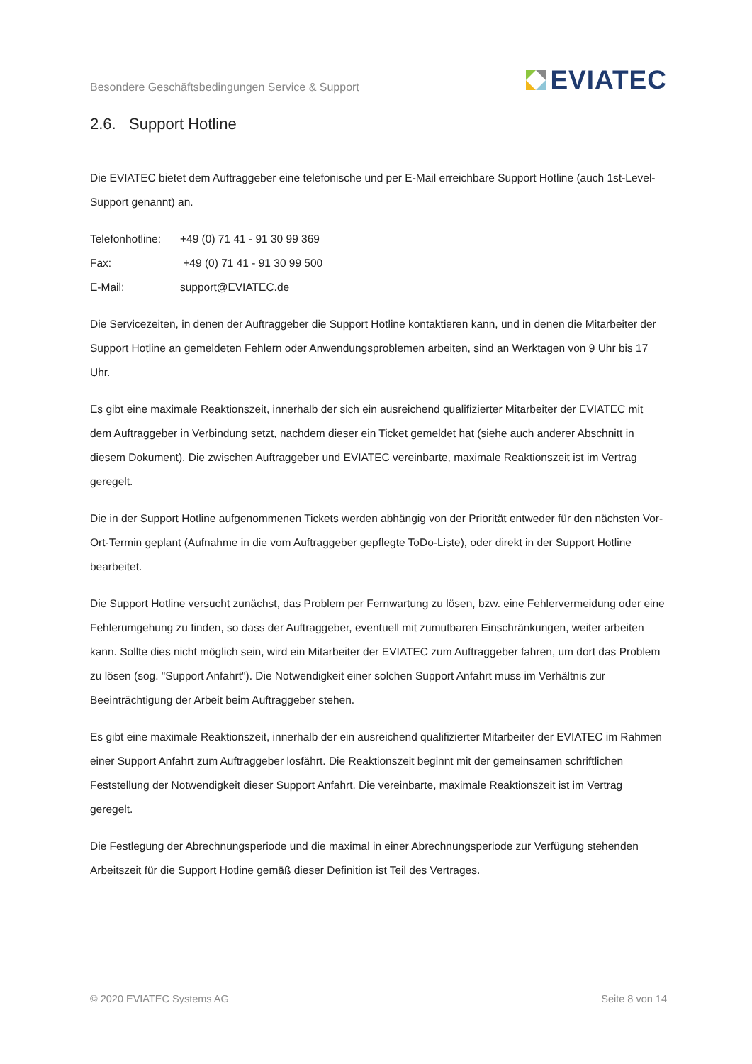Besondere Geschäftsbedingungen Service & Support
EVIATEC
2.6. Support Hotline
Die EVIATEC bietet dem Auftraggeber eine telefonische und per E-Mail erreichbare Support Hotline (auch 1st-Level-Support genannt) an.
Telefonhotline: +49 (0) 71 41 - 91 30 99 369
Fax: +49 (0) 71 41 - 91 30 99 500
E-Mail: support@EVIATEC.de
Die Servicezeiten, in denen der Auftraggeber die Support Hotline kontaktieren kann, und in denen die Mitarbeiter der Support Hotline an gemeldeten Fehlern oder Anwendungsproblemen arbeiten, sind an Werktagen von 9 Uhr bis 17 Uhr.
Es gibt eine maximale Reaktionszeit, innerhalb der sich ein ausreichend qualifizierter Mitarbeiter der EVIATEC mit dem Auftraggeber in Verbindung setzt, nachdem dieser ein Ticket gemeldet hat (siehe auch anderer Abschnitt in diesem Dokument). Die zwischen Auftraggeber und EVIATEC vereinbarte, maximale Reaktionszeit ist im Vertrag geregelt.
Die in der Support Hotline aufgenommenen Tickets werden abhängig von der Priorität entweder für den nächsten Vor-Ort-Termin geplant (Aufnahme in die vom Auftraggeber gepflegte ToDo-Liste), oder direkt in der Support Hotline bearbeitet.
Die Support Hotline versucht zunächst, das Problem per Fernwartung zu lösen, bzw. eine Fehlervermeidung oder eine Fehlerumgehung zu finden, so dass der Auftraggeber, eventuell mit zumutbaren Einschränkungen, weiter arbeiten kann. Sollte dies nicht möglich sein, wird ein Mitarbeiter der EVIATEC zum Auftraggeber fahren, um dort das Problem zu lösen (sog. "Support Anfahrt"). Die Notwendigkeit einer solchen Support Anfahrt muss im Verhältnis zur Beeinträchtigung der Arbeit beim Auftraggeber stehen.
Es gibt eine maximale Reaktionszeit, innerhalb der ein ausreichend qualifizierter Mitarbeiter der EVIATEC im Rahmen einer Support Anfahrt zum Auftraggeber losfährt. Die Reaktionszeit beginnt mit der gemeinsamen schriftlichen Feststellung der Notwendigkeit dieser Support Anfahrt. Die vereinbarte, maximale Reaktionszeit ist im Vertrag geregelt.
Die Festlegung der Abrechnungsperiode und die maximal in einer Abrechnungsperiode zur Verfügung stehenden Arbeitszeit für die Support Hotline gemäß dieser Definition ist Teil des Vertrages.
© 2020 EVIATEC Systems AG Seite 8 von 14